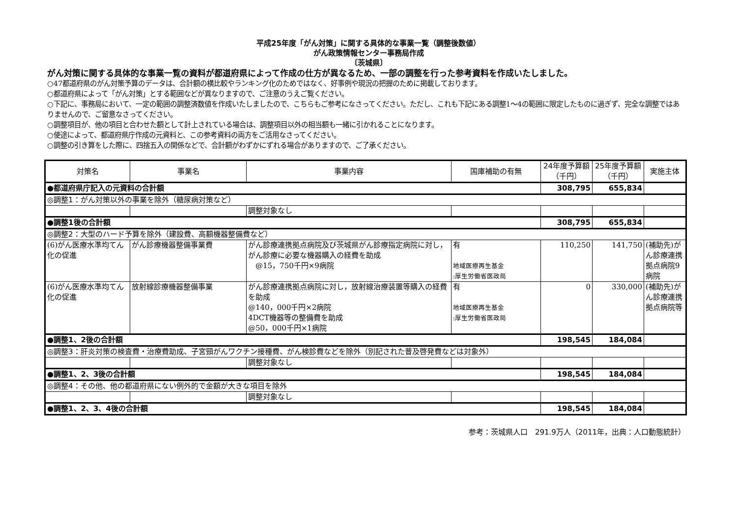平成25年度「がん対策」に関する具体的な事業一覧（調整後数値）
がん政策情報センター事務局作成
〔茨城県〕
がん対策に関する具体的な事業一覧の資料が都道府県によって作成の仕方が異なるため、一部の調整を行った参考資料を作成いたしました。
○47都道府県のがん対策予算のデータは、合計額の横比較やランキング化のためではなく、好事例や現況の把握のために掲載しております。
○都道府県によって「がん対策」とする範囲などが異なりますので、ご注意のうえご覧ください。
○下記に、事務局において、一定の範囲の調整済数値を作成いたしましたので、こちらもご参考になさってください。ただし、これも下記にある調整1～4の範囲に限定したものに過ぎず、完全な調整ではありませんので、ご留意なさってください。
○調整項目が、他の項目と合わせた額として計上されている場合は、調整項目以外の相当額も一緒に引かれることになります。
○使途によって、都道府県庁作成の元資料と、この参考資料の両方をご活用なさってください。
○調整の引き算をした際に、四捨五入の関係などで、合計額がわずかにずれる場合がありますので、ご了承ください。
| 対策名 | 事業名 | 事業内容 | 国庫補助の有無 | 24年度予算額（千円） | 25年度予算額（千円） | 実施主体 |
| --- | --- | --- | --- | --- | --- | --- |
| ●都道府県庁記入の元資料の合計額 | | | | 308,795 | 655,834 | |
| ◎調整1：がん対策以外の事業を除外（糖尿病対策など） | | | | | | |
| | | 調整対象なし | | | | |
| ●調整1後の合計額 | | | | 308,795 | 655,834 | |
| ◎調整2：大型のハード予算を除外（建設費、高額機器整備費など） | | | | | | |
| (6)がん医療水準均てん化の促進 | がん診療機器整備事業費 | がん診療連携拠点病院及び茨城県がん診療指定病院に対し，がん診療に必要な機器購入の経費を助成 @15，750千円×9病院 | 有 地域医療再生基金 :厚生労働省医政局 | 110,250 | 141,750 | (補助先)がん診療連携拠点病院9病院 |
| (6)がん医療水準均てん化の促進 | 放射線診療機器整備事業 | がん診療連携拠点病院に対し，放射線治療装置等購入の経費を助成 @140，000千円×2病院 4DCT機器等の整備費を助成 @50，000千円×1病院 | 有 地域医療再生基金 :厚生労働省医政局 | 0 | 330,000 | (補助先)がん診療連携拠点病院等 |
| ●調整1、2後の合計額 | | | | 198,545 | 184,084 | |
| ◎調整3：肝炎対策の検査費・治療費助成、子宮頸がんワクチン接種費、がん検診費などを除外（別記された普及啓発費などは対象外） | | | | | | |
| | | 調整対象なし | | | | |
| ●調整1、2、3後の合計額 | | | | 198,545 | 184,084 | |
| ◎調整4：その他、他の都道府県にない例外的で金額が大きな項目を除外 | | | | | | |
| | | 調整対象なし | | | | |
| ●調整1、2、3、4後の合計額 | | | | 198,545 | 184,084 | |
参考：茨城県人口　291.9万人（2011年，出典：人口動態統計）